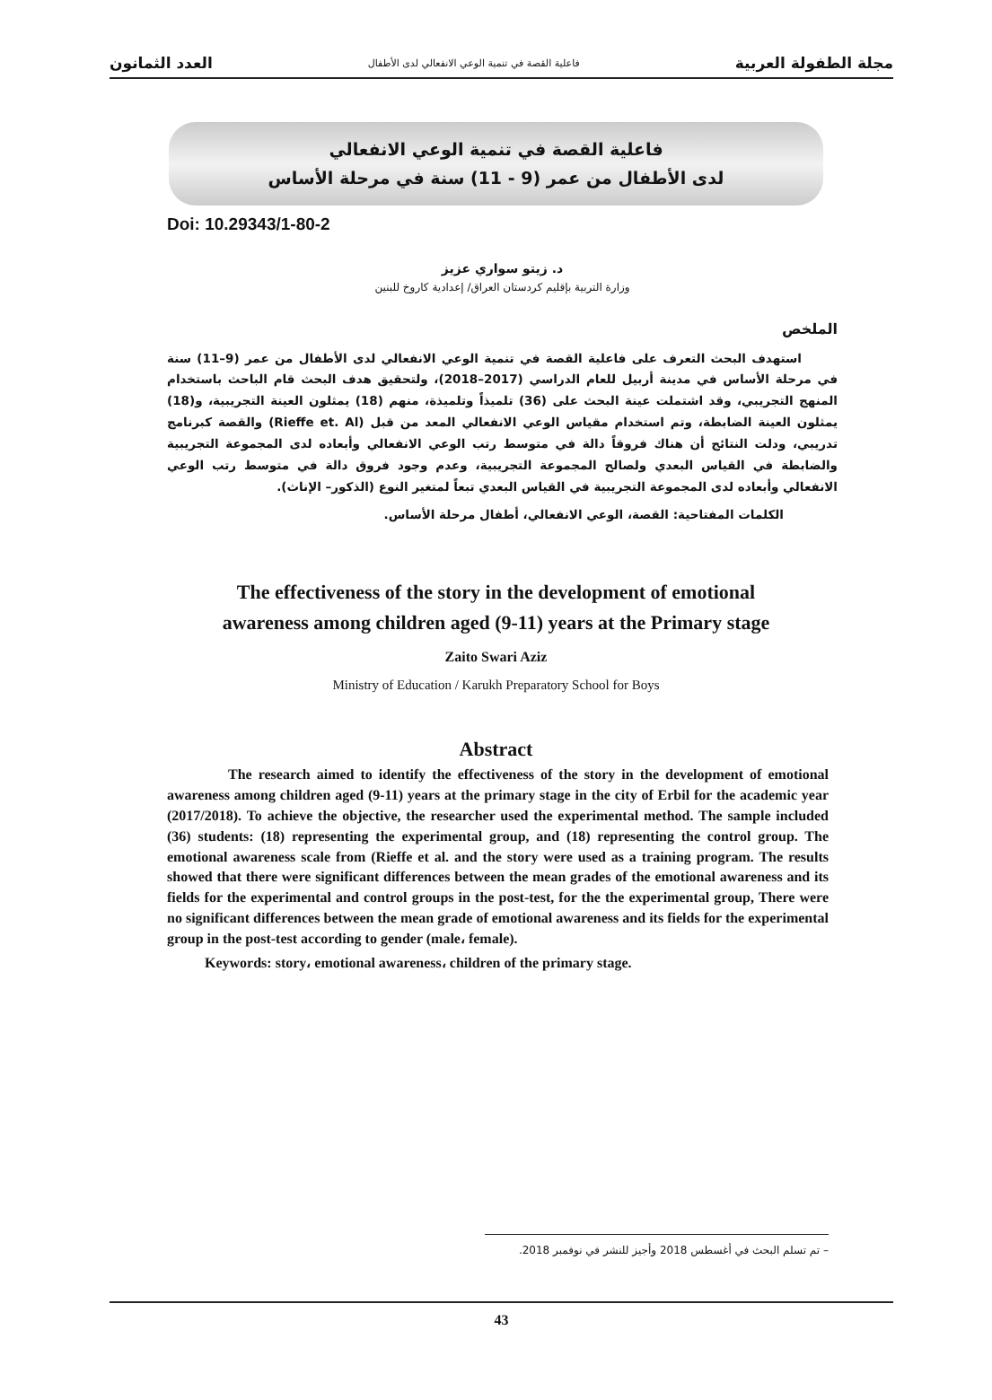مجلة الطفولة العربية فاعلية القصة في تنمية الوعي الانفعالي لدى الأطفال العدد الثمانون
فاعلية القصة في تنمية الوعي الانفعالي
لدى الأطفال من عمر (9 - 11) سنة في مرحلة الأساس
Doi: 10.29343/1-80-2
د. زيتو سواري عزيز
وزارة التربية بإقليم كردستان العراق/ إعدادية كاروخ للبنين
الملخص
استهدف البحث التعرف على فاعلية القصة في تنمية الوعي الانفعالي لدى الأطفال من عمر (9–11) سنة في مرحلة الأساس في مدينة أربيل للعام الدراسي (2017–2018)، ولتحقيق هدف البحث قام الباحث باستخدام المنهج التجريبي، وقد اشتملت عينة البحث على (36) تلميذاً وتلميذة، منهم (18) يمثلون العينة التجريبية، و(18) يمثلون العينة الضابطة، وتم استخدام مقياس الوعي الانفعالي المعد من قبل (Rieffe et. Al) والقصة كبرنامج تدريبي، ودلت النتائج أن هناك فروقاً دالة في متوسط رتب الوعي الانفعالي وأبعاده لدى المجموعة التجريبية والضابطة في القياس البعدي ولصالح المجموعة التجريبية، وعدم وجود فروق دالة في متوسط رتب الوعي الانفعالي وأبعاده لدى المجموعة التجريبية في القياس البعدي تبعاً لمتغير النوع (الذكور– الإناث).
الكلمات المفتاحية: القصة، الوعي الانفعالي، أطفال مرحلة الأساس.
The effectiveness of the story in the development of emotional
awareness among children aged (9-11) years at the Primary stage
Zaito Swari Aziz
Ministry of Education / Karukh Preparatory School for Boys
Abstract
The research aimed to identify the effectiveness of the story in the development of emotional awareness among children aged (9-11) years at the primary stage in the city of Erbil for the academic year (2017/2018). To achieve the objective, the researcher used the experimental method. The sample included (36) students: (18) representing the experimental group, and (18) representing the control group. The emotional awareness scale from (Rieffe et al. and the story were used as a training program. The results showed that there were significant differences between the mean grades of the emotional awareness and its fields for the experimental and control groups in the post-test, for the the experimental group, There were no significant differences between the mean grade of emotional awareness and its fields for the experimental group in the post-test according to gender (male، female).
Keywords: story، emotional awareness، children of the primary stage.
– تم تسلم البحث في أغسطس 2018 وأجيز للنشر في نوفمبر 2018.
43